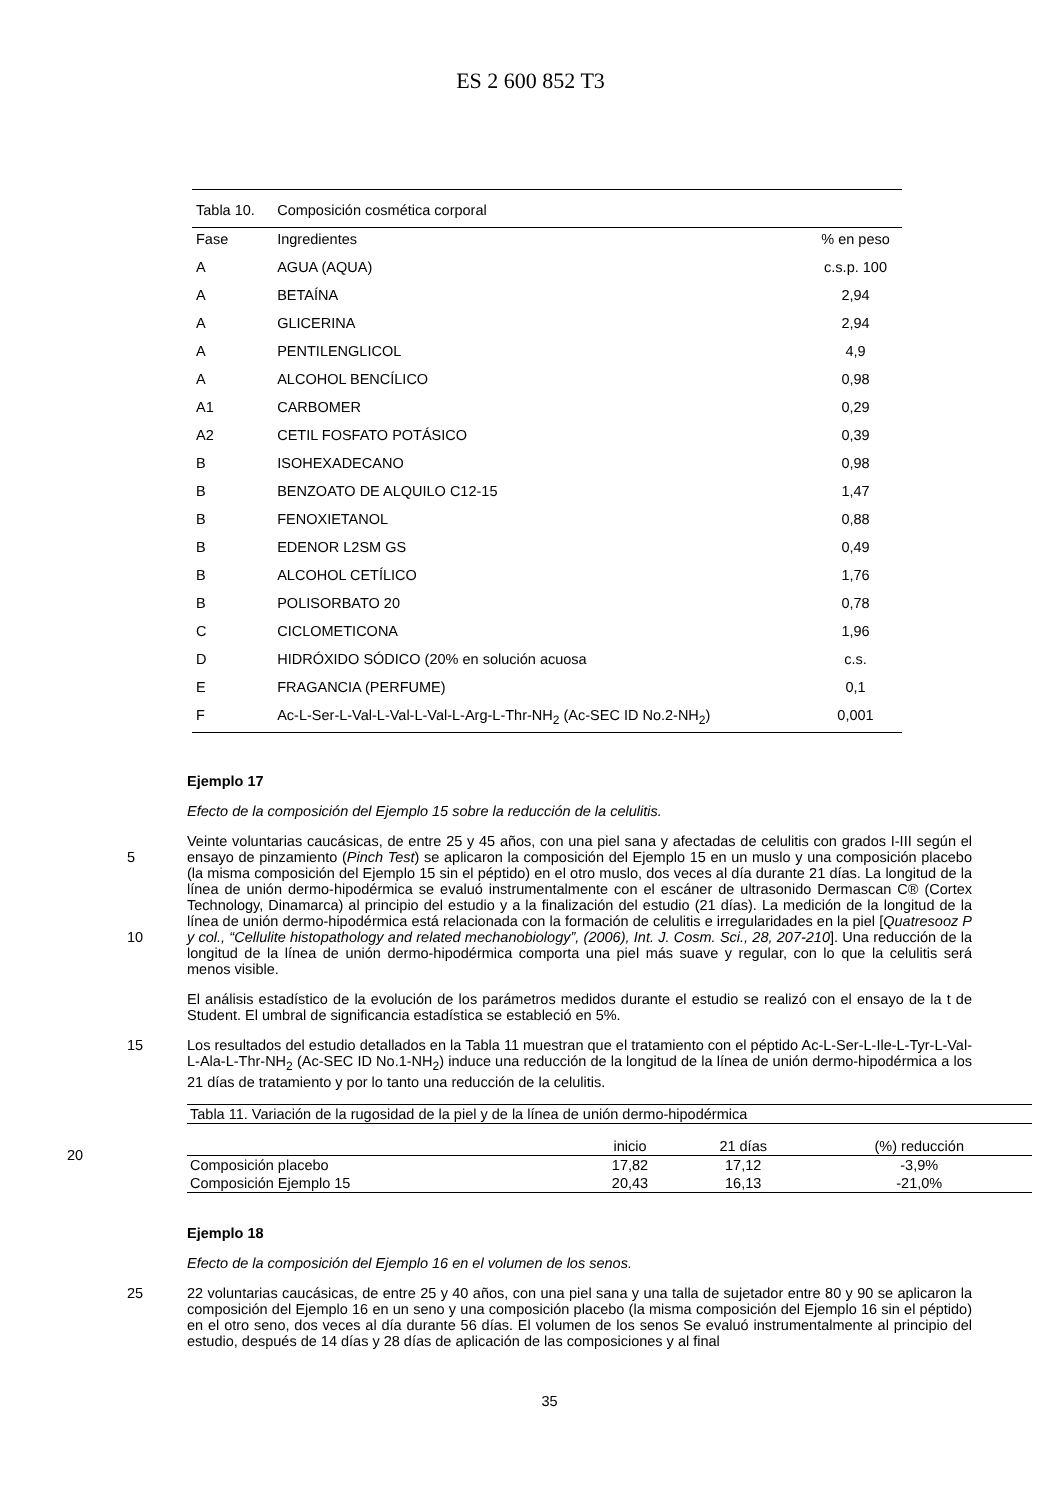ES 2 600 852 T3
| Tabla 10. | Composición cosmética corporal | |
| Fase | Ingredientes | % en peso |
| A | AGUA (AQUA) | c.s.p. 100 |
| A | BETAÍNA | 2,94 |
| A | GLICERINA | 2,94 |
| A | PENTILENGLICOL | 4,9 |
| A | ALCOHOL BENCÍLICO | 0,98 |
| A1 | CARBOMER | 0,29 |
| A2 | CETIL FOSFATO POTÁSICO | 0,39 |
| B | ISOHEXADECANO | 0,98 |
| B | BENZOATO DE ALQUILO C12-15 | 1,47 |
| B | FENOXIETANOL | 0,88 |
| B | EDENOR L2SM GS | 0,49 |
| B | ALCOHOL CETÍLICO | 1,76 |
| B | POLISORBATO 20 | 0,78 |
| C | CICLOMETICONA | 1,96 |
| D | HIDRÓXIDO SÓDICO (20% en solución acuosa | c.s. |
| E | FRAGANCIA (PERFUME) | 0,1 |
| F | Ac-L-Ser-L-Val-L-Val-L-Val-L-Arg-L-Thr-NH<sub>2</sub> (Ac-SEC ID No.2-NH<sub>2</sub>) | 0,001 |
Ejemplo 17
Efecto de la composición del Ejemplo 15 sobre la reducción de la celulitis.
5
10
Veinte voluntarias caucásicas, de entre 25 y 45 años, con una piel sana y afectadas de celulitis con grados I-III según el ensayo de pinzamiento (Pinch Test) se aplicaron la composición del Ejemplo 15 en un muslo y una composición placebo (la misma composición del Ejemplo 15 sin el péptido) en el otro muslo, dos veces al día durante 21 días. La longitud de la línea de unión dermo-hipodérmica se evaluó instrumentalmente con el escáner de ultrasonido Dermascan C® (Cortex Technology, Dinamarca) al principio del estudio y a la finalización del estudio (21 días). La medición de la longitud de la línea de unión dermo-hipodérmica está relacionada con la formación de celulitis e irregularidades en la piel [Quatresooz P y col., “Cellulite histopathology and related mechanobiology”, (2006), Int. J. Cosm. Sci., 28, 207-210]. Una reducción de la longitud de la línea de unión dermo-hipodérmica comporta una piel más suave y regular, con lo que la celulitis será menos visible.
El análisis estadístico de la evolución de los parámetros medidos durante el estudio se realizó con el ensayo de la t de Student. El umbral de significancia estadística se estableció en 5%.
15
Los resultados del estudio detallados en la Tabla 11 muestran que el tratamiento con el péptido Ac-L-Ser-L-Ile-L-Tyr-L-Val-L-Ala-L-Thr-NH<sub>2</sub> (Ac-SEC ID No.1-NH<sub>2</sub>) induce una reducción de la longitud de la línea de unión dermo-hipodérmica a los 21 días de tratamiento y por lo tanto una reducción de la celulitis.
| Tabla 11. Variación de la rugosidad de la piel y de la línea de unión dermo-hipodérmica | | | |
| | inicio | 21 días | (%) reducción |
| Composición placebo | 17,82 | 17,12 | -3,9% |
| Composición Ejemplo 15 | 20,43 | 16,13 | -21,0% |
20
Ejemplo 18
Efecto de la composición del Ejemplo 16 en el volumen de los senos.
25
22 voluntarias caucásicas, de entre 25 y 40 años, con una piel sana y una talla de sujetador entre 80 y 90 se aplicaron la composición del Ejemplo 16 en un seno y una composición placebo (la misma composición del Ejemplo 16 sin el péptido) en el otro seno, dos veces al día durante 56 días. El volumen de los senos Se evaluó instrumentalmente al principio del estudio, después de 14 días y 28 días de aplicación de las composiciones y al final
35